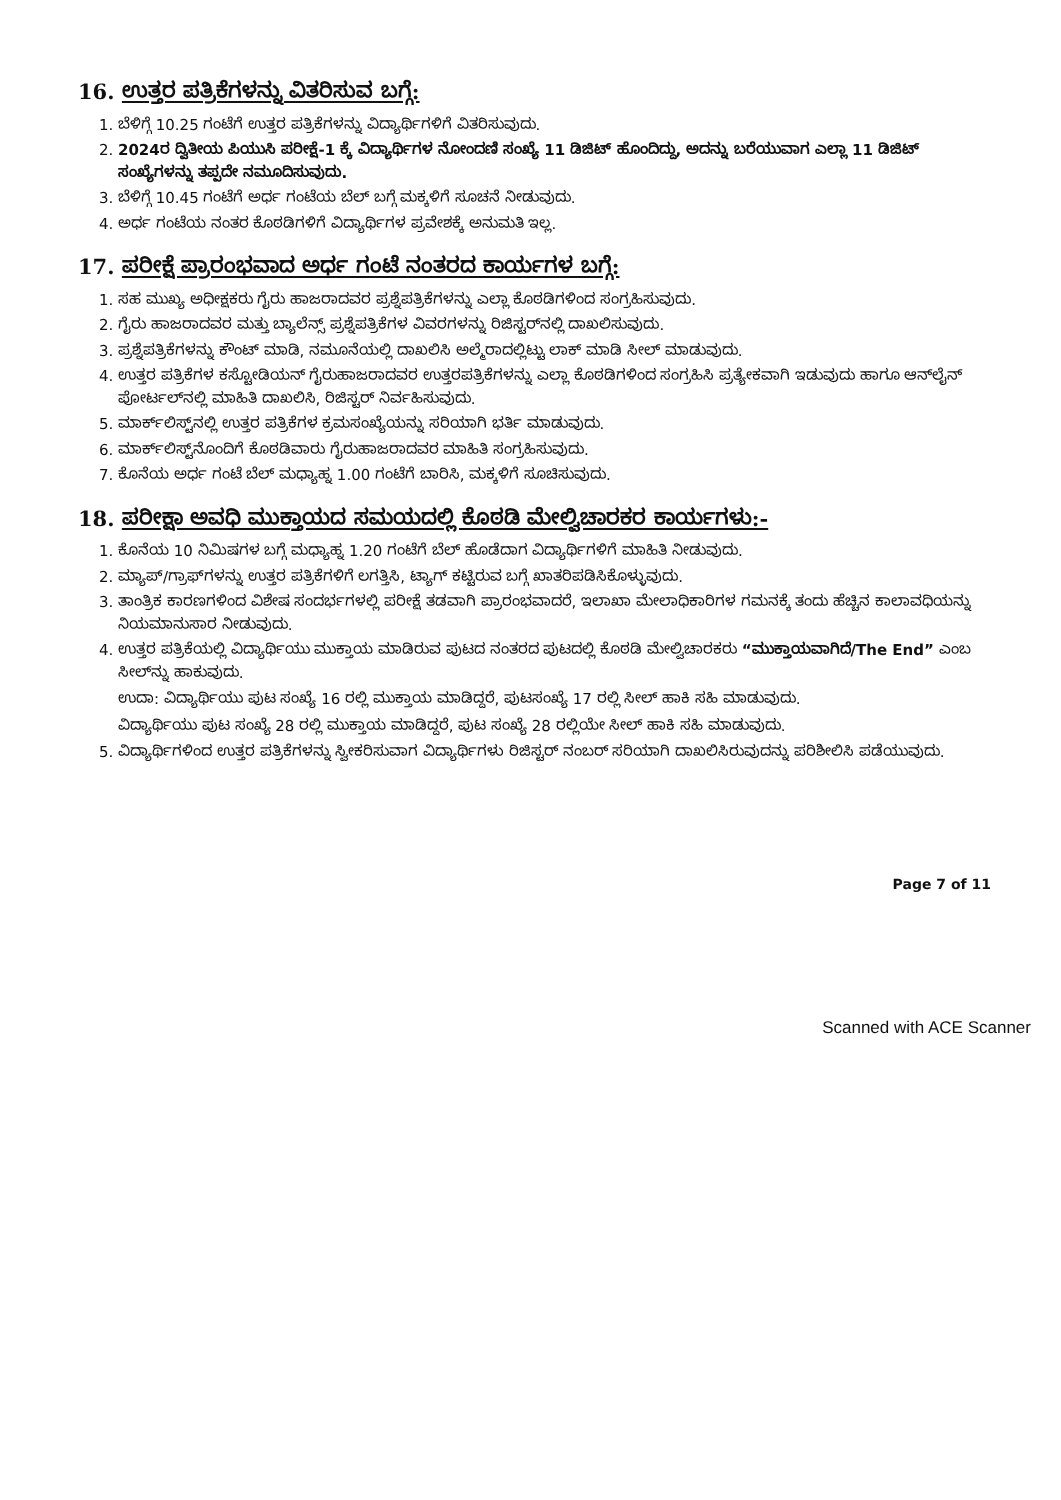16. ಉತ್ತರ ಪತ್ರಿಕೆಗಳನ್ನು ವಿತರಿಸುವ ಬಗ್ಗೆ:
1. ಬೆಳಿಗ್ಗೆ 10.25 ಗಂಟೆಗೆ ಉತ್ತರ ಪತ್ರಿಕೆಗಳನ್ನು ವಿದ್ಯಾರ್ಥಿಗಳಿಗೆ ವಿತರಿಸುವುದು.
2. 2024ರ ದ್ವಿತೀಯ ಪಿಯುಸಿ ಪರೀಕ್ಷೆ-1 ಕ್ಕೆ ವಿದ್ಯಾರ್ಥಿಗಳ ನೋಂದಣಿ ಸಂಖ್ಯೆ 11 ಡಿಜಿಟ್ ಹೊಂದಿದ್ದು, ಅದನ್ನು ಬರೆಯುವಾಗ ಎಲ್ಲಾ 11 ಡಿಜಿಟ್ ಸಂಖ್ಯೆಗಳನ್ನು ತಪ್ಪದೇ ನಮೂದಿಸುವುದು.
3. ಬೆಳಿಗ್ಗೆ 10.45 ಗಂಟೆಗೆ ಅರ್ಧ ಗಂಟೆಯ ಬೆಲ್ ಬಗ್ಗೆ ಮಕ್ಕಳಿಗೆ ಸೂಚನೆ ನೀಡುವುದು.
4. ಅರ್ಧ ಗಂಟೆಯ ನಂತರ ಕೊಠಡಿಗಳಿಗೆ ವಿದ್ಯಾರ್ಥಿಗಳ ಪ್ರವೇಶಕ್ಕೆ ಅನುಮತಿ ಇಲ್ಲ.
17. ಪರೀಕ್ಷೆ ಪ್ರಾರಂಭವಾದ ಅರ್ಧ ಗಂಟೆ ನಂತರದ ಕಾರ್ಯಗಳ ಬಗ್ಗೆ:
1. ಸಹ ಮುಖ್ಯ ಅಧೀಕ್ಷಕರು ಗೈರು ಹಾಜರಾದವರ ಪ್ರಶ್ನೆಪತ್ರಿಕೆಗಳನ್ನು ಎಲ್ಲಾ ಕೊಠಡಿಗಳಿಂದ ಸಂಗ್ರಹಿಸುವುದು.
2. ಗೈರು ಹಾಜರಾದವರ ಮತ್ತು ಬ್ಯಾಲೆನ್ಸ್ ಪ್ರಶ್ನೆಪತ್ರಿಕೆಗಳ ವಿವರಗಳನ್ನು ರಿಜಿಸ್ಟರ್‌ನಲ್ಲಿ ದಾಖಲಿಸುವುದು.
3. ಪ್ರಶ್ನೆಪತ್ರಿಕೆಗಳನ್ನು ಕೌಂಟ್ ಮಾಡಿ, ನಮೂನೆಯಲ್ಲಿ ದಾಖಲಿಸಿ ಅಲ್ಮೆರಾದಲ್ಲಿಟ್ಟು ಲಾಕ್ ಮಾಡಿ ಸೀಲ್ ಮಾಡುವುದು.
4. ಉತ್ತರ ಪತ್ರಿಕೆಗಳ ಕಸ್ಟೋಡಿಯನ್ ಗೈರುಹಾಜರಾದವರ ಉತ್ತರಪತ್ರಿಕೆಗಳನ್ನು ಎಲ್ಲಾ ಕೊಠಡಿಗಳಿಂದ ಸಂಗ್ರಹಿಸಿ ಪ್ರತ್ಯೇಕವಾಗಿ ಇಡುವುದು ಹಾಗೂ ಆನ್‌ಲೈನ್ ಪೋರ್ಟಲ್‌ನಲ್ಲಿ ಮಾಹಿತಿ ದಾಖಲಿಸಿ, ರಿಜಿಸ್ಟರ್ ನಿರ್ವಹಿಸುವುದು.
5. ಮಾರ್ಕ್‌ಲಿಸ್ಟ್‌ನಲ್ಲಿ ಉತ್ತರ ಪತ್ರಿಕೆಗಳ ಕ್ರಮಸಂಖ್ಯೆಯನ್ನು ಸರಿಯಾಗಿ ಭರ್ತಿ ಮಾಡುವುದು.
6. ಮಾರ್ಕ್‌ಲಿಸ್ಟ್‌ನೊಂದಿಗೆ ಕೊಠಡಿವಾರು ಗೈರುಹಾಜರಾದವರ ಮಾಹಿತಿ ಸಂಗ್ರಹಿಸುವುದು.
7. ಕೊನೆಯ ಅರ್ಧ ಗಂಟೆ ಬೆಲ್ ಮಧ್ಯಾಹ್ನ 1.00 ಗಂಟೆಗೆ ಬಾರಿಸಿ, ಮಕ್ಕಳಿಗೆ ಸೂಚಿಸುವುದು.
18. ಪರೀಕ್ಷಾ ಅವಧಿ ಮುಕ್ತಾಯದ ಸಮಯದಲ್ಲಿ ಕೊಠಡಿ ಮೇಲ್ವಿಚಾರಕರ ಕಾರ್ಯಗಳು:-
1. ಕೊನೆಯ 10 ನಿಮಿಷಗಳ ಬಗ್ಗೆ ಮಧ್ಯಾಹ್ನ 1.20 ಗಂಟೆಗೆ ಬೆಲ್ ಹೊಡೆದಾಗ ವಿದ್ಯಾರ್ಥಿಗಳಿಗೆ ಮಾಹಿತಿ ನೀಡುವುದು.
2. ಮ್ಯಾಪ್/ಗ್ರಾಫ್‌ಗಳನ್ನು ಉತ್ತರ ಪತ್ರಿಕೆಗಳಿಗೆ ಲಗತ್ತಿಸಿ, ಟ್ಯಾಗ್ ಕಟ್ಟಿರುವ ಬಗ್ಗೆ ಖಾತರಿಪಡಿಸಿಕೊಳ್ಳುವುದು.
3. ತಾಂತ್ರಿಕ ಕಾರಣಗಳಿಂದ ವಿಶೇಷ ಸಂದರ್ಭಗಳಲ್ಲಿ ಪರೀಕ್ಷೆ ತಡವಾಗಿ ಪ್ರಾರಂಭವಾದರೆ, ಇಲಾಖಾ ಮೇಲಾಧಿಕಾರಿಗಳ ಗಮನಕ್ಕೆ ತಂದು ಹೆಚ್ಚಿನ ಕಾಲಾವಧಿಯನ್ನು ನಿಯಮಾನುಸಾರ ನೀಡುವುದು.
4. ಉತ್ತರ ಪತ್ರಿಕೆಯಲ್ಲಿ ವಿದ್ಯಾರ್ಥಿಯು ಮುಕ್ತಾಯ ಮಾಡಿರುವ ಪುಟದ ನಂತರದ ಪುಟದಲ್ಲಿ ಕೊಠಡಿ ಮೇಲ್ವಿಚಾರಕರು “ಮುಕ್ತಾಯವಾಗಿದೆ/The End” ಎಂಬ ಸೀಲ್‌ನ್ನು ಹಾಕುವುದು.
ಉದಾ: ವಿದ್ಯಾರ್ಥಿಯು ಪುಟ ಸಂಖ್ಯೆ 16 ರಲ್ಲಿ ಮುಕ್ತಾಯ ಮಾಡಿದ್ದರೆ, ಪುಟಸಂಖ್ಯೆ 17 ರಲ್ಲಿ ಸೀಲ್ ಹಾಕಿ ಸಹಿ ಮಾಡುವುದು.
ವಿದ್ಯಾರ್ಥಿಯು ಪುಟ ಸಂಖ್ಯೆ 28 ರಲ್ಲಿ ಮುಕ್ತಾಯ ಮಾಡಿದ್ದರೆ, ಪುಟ ಸಂಖ್ಯೆ 28 ರಲ್ಲಿಯೇ ಸೀಲ್ ಹಾಕಿ ಸಹಿ ಮಾಡುವುದು.
5. ವಿದ್ಯಾರ್ಥಿಗಳಿಂದ ಉತ್ತರ ಪತ್ರಿಕೆಗಳನ್ನು ಸ್ವೀಕರಿಸುವಾಗ ವಿದ್ಯಾರ್ಥಿಗಳು ರಿಜಿಸ್ಟರ್ ನಂಬರ್ ಸರಿಯಾಗಿ ದಾಖಲಿಸಿರುವುದನ್ನು ಪರಿಶೀಲಿಸಿ ಪಡೆಯುವುದು.
Page 7 of 11
Scanned with ACE Scanner